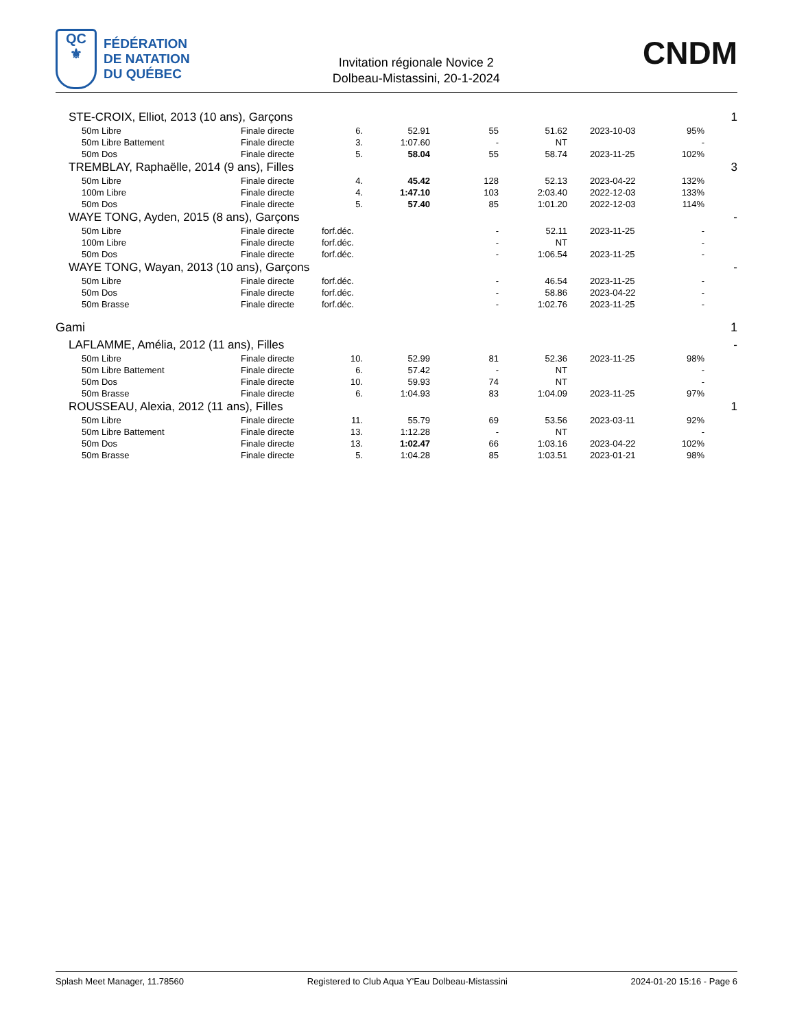QC
⚜
FÉDÉRATION
DE NATATION
DU QUÉBEC
Invitation régionale Novice 2
Dolbeau-Mistassini, 20-1-2024
CNDM
| STE-CROIX, Elliot, 2013 (10 ans), Garçons | | | | | | | | 1 |
| 50m Libre | Finale directe | 6. | 52.91 | 55 | 51.62 | 2023-10-03 | 95% | |
| 50m Libre Battement | Finale directe | 3. | 1:07.60 | - | NT | | - | |
| 50m Dos | Finale directe | 5. | 58.04 | 55 | 58.74 | 2023-11-25 | 102% | |
| TREMBLAY, Raphaëlle, 2014 (9 ans), Filles | | | | | | | | 3 |
| 50m Libre | Finale directe | 4. | 45.42 | 128 | 52.13 | 2023-04-22 | 132% | |
| 100m Libre | Finale directe | 4. | 1:47.10 | 103 | 2:03.40 | 2022-12-03 | 133% | |
| 50m Dos | Finale directe | 5. | 57.40 | 85 | 1:01.20 | 2022-12-03 | 114% | |
| WAYE TONG, Ayden, 2015 (8 ans), Garçons | | | | | | | | - |
| 50m Libre | Finale directe | forf.déc. | | - | 52.11 | 2023-11-25 | - | |
| 100m Libre | Finale directe | forf.déc. | | - | NT | | - | |
| 50m Dos | Finale directe | forf.déc. | | - | 1:06.54 | 2023-11-25 | - | |
| WAYE TONG, Wayan, 2013 (10 ans), Garçons | | | | | | | | - |
| 50m Libre | Finale directe | forf.déc. | | - | 46.54 | 2023-11-25 | - | |
| 50m Dos | Finale directe | forf.déc. | | - | 58.86 | 2023-04-22 | - | |
| 50m Brasse | Finale directe | forf.déc. | | - | 1:02.76 | 2023-11-25 | - | |
| Gami | | | | | | | | 1 |
| LAFLAMME, Amélia, 2012 (11 ans), Filles | | | | | | | | - |
| 50m Libre | Finale directe | 10. | 52.99 | 81 | 52.36 | 2023-11-25 | 98% | |
| 50m Libre Battement | Finale directe | 6. | 57.42 | - | NT | | - | |
| 50m Dos | Finale directe | 10. | 59.93 | 74 | NT | | - | |
| 50m Brasse | Finale directe | 6. | 1:04.93 | 83 | 1:04.09 | 2023-11-25 | 97% | |
| ROUSSEAU, Alexia, 2012 (11 ans), Filles | | | | | | | | 1 |
| 50m Libre | Finale directe | 11. | 55.79 | 69 | 53.56 | 2023-03-11 | 92% | |
| 50m Libre Battement | Finale directe | 13. | 1:12.28 | - | NT | | - | |
| 50m Dos | Finale directe | 13. | 1:02.47 | 66 | 1:03.16 | 2023-04-22 | 102% | |
| 50m Brasse | Finale directe | 5. | 1:04.28 | 85 | 1:03.51 | 2023-01-21 | 98% | |
Splash Meet Manager, 11.78560 Registered to Club Aqua Y'Eau Dolbeau-Mistassini 2024-01-20 15:16 - Page 6